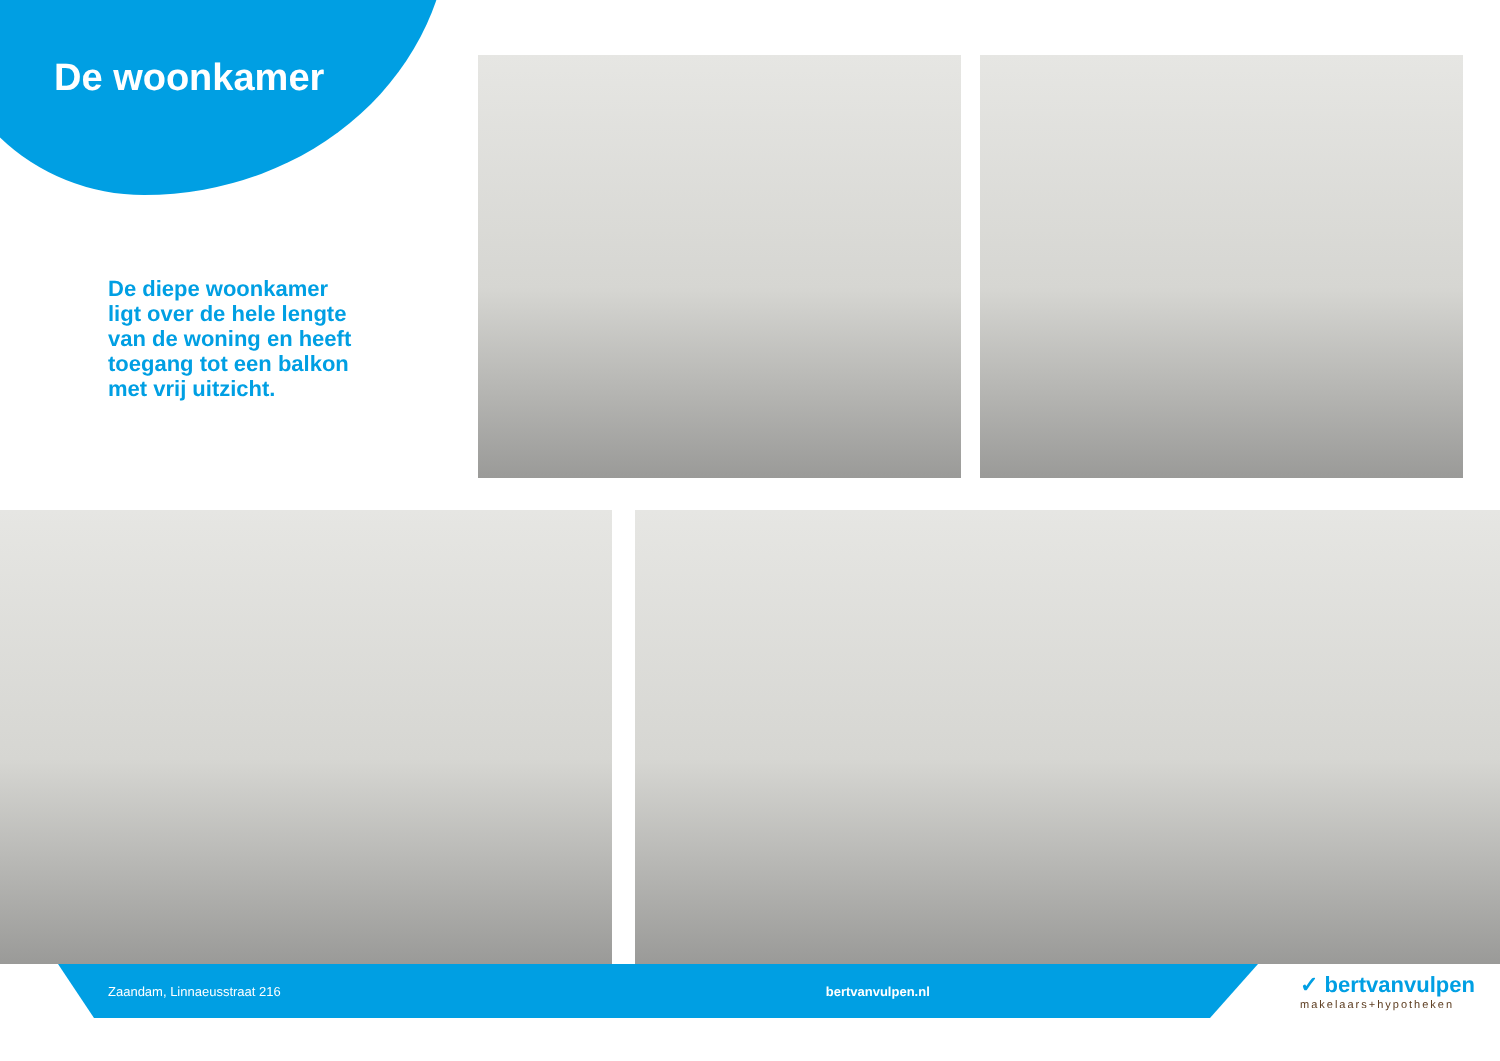De woonkamer
De diepe woonkamer ligt over de hele lengte van de woning en heeft toegang tot een balkon met vrij uitzicht.
Zaandam, Linnaeusstraat 216 bertvanvulpen.nl
✓ bertvanvulpen
makelaars+hypotheken